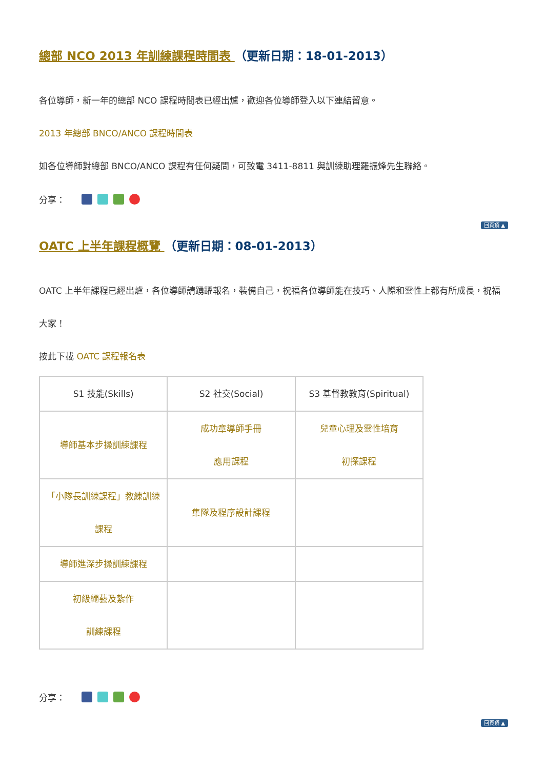總部 NCO 2013 年訓練課程時間表 （更新日期：18-01-2013）
各位導師，新一年的總部 NCO 課程時間表已經出爐，歡迎各位導師登入以下連結留意。
2013 年總部 BNCO/ANCO 課程時間表
如各位導師對總部 BNCO/ANCO 課程有任何疑問，可致電 3411-8811 與訓練助理羅振烽先生聯絡。
分享：
回頁頂 ▲
OATC 上半年課程概覽 （更新日期：08-01-2013）
OATC 上半年課程已經出爐，各位導師請踴躍報名，裝備自己，祝福各位導師能在技巧、人際和靈性上都有所成長，祝福大家！
按此下載 OATC 課程報名表
| S1 技能(Skills) | S2 社交(Social) | S3 基督教教育(Spiritual) |
| 導師基本步操訓練課程 | 成功章導師手冊 應用課程 | 兒童心理及靈性培育 初探課程 |
| 「小隊長訓練課程」教練訓練 課程 | 集隊及程序設計課程 | |
| 導師進深步操訓練課程 | | |
| 初級繩藝及紮作 訓練課程 | | |
分享：
回頁頂 ▲